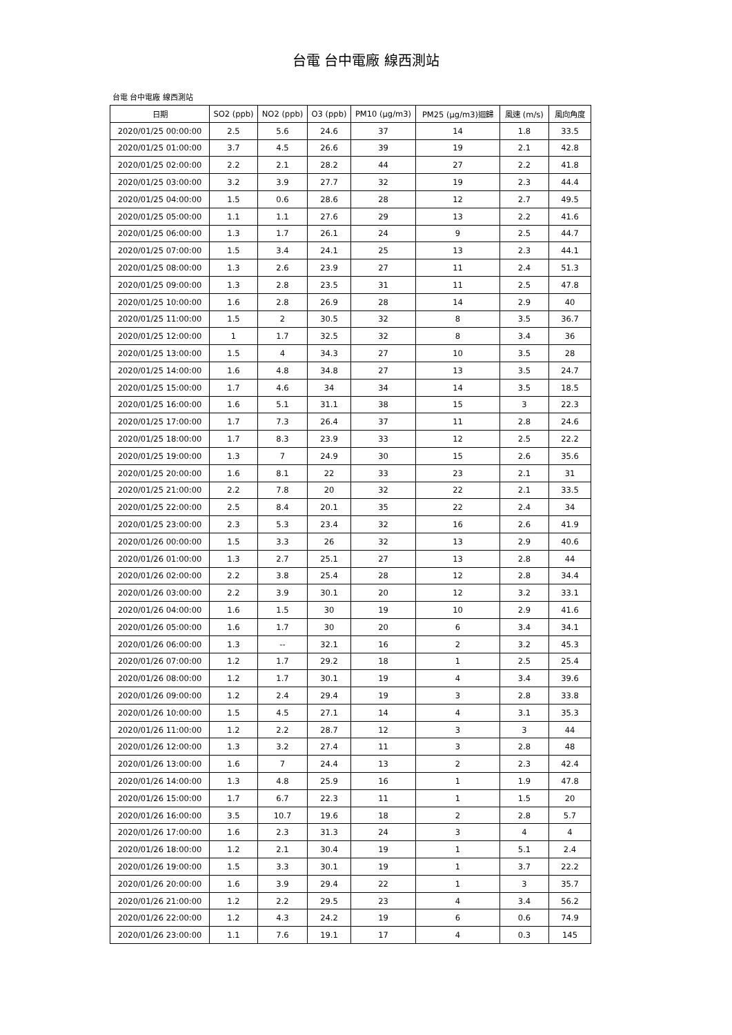台電 台中電廠 線西測站
台電 台中電廠 線西測站
| 日期 | SO2 (ppb) | NO2 (ppb) | O3 (ppb) | PM10 (μg/m3) | PM25 (μg/m3)迴歸 | 風速 (m/s) | 風向角度 |
| --- | --- | --- | --- | --- | --- | --- | --- |
| 2020/01/25 00:00:00 | 2.5 | 5.6 | 24.6 | 37 | 14 | 1.8 | 33.5 |
| 2020/01/25 01:00:00 | 3.7 | 4.5 | 26.6 | 39 | 19 | 2.1 | 42.8 |
| 2020/01/25 02:00:00 | 2.2 | 2.1 | 28.2 | 44 | 27 | 2.2 | 41.8 |
| 2020/01/25 03:00:00 | 3.2 | 3.9 | 27.7 | 32 | 19 | 2.3 | 44.4 |
| 2020/01/25 04:00:00 | 1.5 | 0.6 | 28.6 | 28 | 12 | 2.7 | 49.5 |
| 2020/01/25 05:00:00 | 1.1 | 1.1 | 27.6 | 29 | 13 | 2.2 | 41.6 |
| 2020/01/25 06:00:00 | 1.3 | 1.7 | 26.1 | 24 | 9 | 2.5 | 44.7 |
| 2020/01/25 07:00:00 | 1.5 | 3.4 | 24.1 | 25 | 13 | 2.3 | 44.1 |
| 2020/01/25 08:00:00 | 1.3 | 2.6 | 23.9 | 27 | 11 | 2.4 | 51.3 |
| 2020/01/25 09:00:00 | 1.3 | 2.8 | 23.5 | 31 | 11 | 2.5 | 47.8 |
| 2020/01/25 10:00:00 | 1.6 | 2.8 | 26.9 | 28 | 14 | 2.9 | 40 |
| 2020/01/25 11:00:00 | 1.5 | 2 | 30.5 | 32 | 8 | 3.5 | 36.7 |
| 2020/01/25 12:00:00 | 1 | 1.7 | 32.5 | 32 | 8 | 3.4 | 36 |
| 2020/01/25 13:00:00 | 1.5 | 4 | 34.3 | 27 | 10 | 3.5 | 28 |
| 2020/01/25 14:00:00 | 1.6 | 4.8 | 34.8 | 27 | 13 | 3.5 | 24.7 |
| 2020/01/25 15:00:00 | 1.7 | 4.6 | 34 | 34 | 14 | 3.5 | 18.5 |
| 2020/01/25 16:00:00 | 1.6 | 5.1 | 31.1 | 38 | 15 | 3 | 22.3 |
| 2020/01/25 17:00:00 | 1.7 | 7.3 | 26.4 | 37 | 11 | 2.8 | 24.6 |
| 2020/01/25 18:00:00 | 1.7 | 8.3 | 23.9 | 33 | 12 | 2.5 | 22.2 |
| 2020/01/25 19:00:00 | 1.3 | 7 | 24.9 | 30 | 15 | 2.6 | 35.6 |
| 2020/01/25 20:00:00 | 1.6 | 8.1 | 22 | 33 | 23 | 2.1 | 31 |
| 2020/01/25 21:00:00 | 2.2 | 7.8 | 20 | 32 | 22 | 2.1 | 33.5 |
| 2020/01/25 22:00:00 | 2.5 | 8.4 | 20.1 | 35 | 22 | 2.4 | 34 |
| 2020/01/25 23:00:00 | 2.3 | 5.3 | 23.4 | 32 | 16 | 2.6 | 41.9 |
| 2020/01/26 00:00:00 | 1.5 | 3.3 | 26 | 32 | 13 | 2.9 | 40.6 |
| 2020/01/26 01:00:00 | 1.3 | 2.7 | 25.1 | 27 | 13 | 2.8 | 44 |
| 2020/01/26 02:00:00 | 2.2 | 3.8 | 25.4 | 28 | 12 | 2.8 | 34.4 |
| 2020/01/26 03:00:00 | 2.2 | 3.9 | 30.1 | 20 | 12 | 3.2 | 33.1 |
| 2020/01/26 04:00:00 | 1.6 | 1.5 | 30 | 19 | 10 | 2.9 | 41.6 |
| 2020/01/26 05:00:00 | 1.6 | 1.7 | 30 | 20 | 6 | 3.4 | 34.1 |
| 2020/01/26 06:00:00 | 1.3 | -- | 32.1 | 16 | 2 | 3.2 | 45.3 |
| 2020/01/26 07:00:00 | 1.2 | 1.7 | 29.2 | 18 | 1 | 2.5 | 25.4 |
| 2020/01/26 08:00:00 | 1.2 | 1.7 | 30.1 | 19 | 4 | 3.4 | 39.6 |
| 2020/01/26 09:00:00 | 1.2 | 2.4 | 29.4 | 19 | 3 | 2.8 | 33.8 |
| 2020/01/26 10:00:00 | 1.5 | 4.5 | 27.1 | 14 | 4 | 3.1 | 35.3 |
| 2020/01/26 11:00:00 | 1.2 | 2.2 | 28.7 | 12 | 3 | 3 | 44 |
| 2020/01/26 12:00:00 | 1.3 | 3.2 | 27.4 | 11 | 3 | 2.8 | 48 |
| 2020/01/26 13:00:00 | 1.6 | 7 | 24.4 | 13 | 2 | 2.3 | 42.4 |
| 2020/01/26 14:00:00 | 1.3 | 4.8 | 25.9 | 16 | 1 | 1.9 | 47.8 |
| 2020/01/26 15:00:00 | 1.7 | 6.7 | 22.3 | 11 | 1 | 1.5 | 20 |
| 2020/01/26 16:00:00 | 3.5 | 10.7 | 19.6 | 18 | 2 | 2.8 | 5.7 |
| 2020/01/26 17:00:00 | 1.6 | 2.3 | 31.3 | 24 | 3 | 4 | 4 |
| 2020/01/26 18:00:00 | 1.2 | 2.1 | 30.4 | 19 | 1 | 5.1 | 2.4 |
| 2020/01/26 19:00:00 | 1.5 | 3.3 | 30.1 | 19 | 1 | 3.7 | 22.2 |
| 2020/01/26 20:00:00 | 1.6 | 3.9 | 29.4 | 22 | 1 | 3 | 35.7 |
| 2020/01/26 21:00:00 | 1.2 | 2.2 | 29.5 | 23 | 4 | 3.4 | 56.2 |
| 2020/01/26 22:00:00 | 1.2 | 4.3 | 24.2 | 19 | 6 | 0.6 | 74.9 |
| 2020/01/26 23:00:00 | 1.1 | 7.6 | 19.1 | 17 | 4 | 0.3 | 145 |